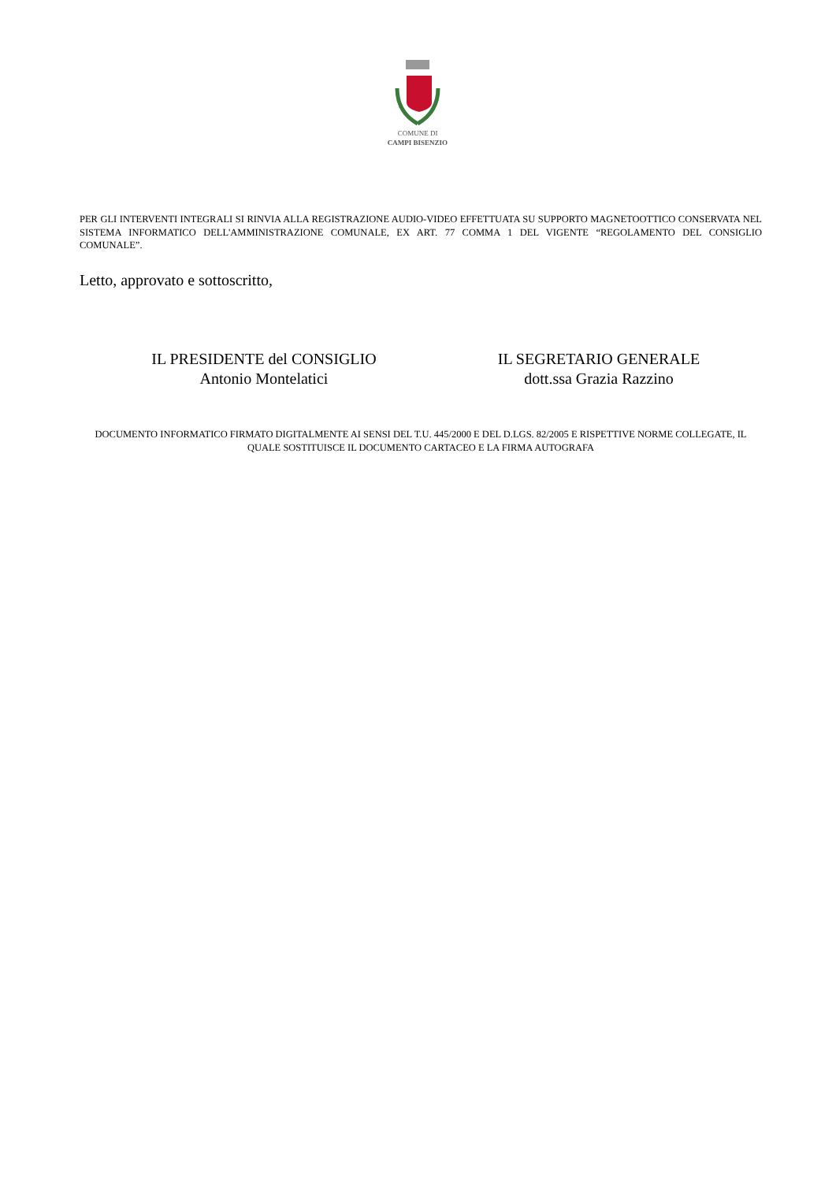COMUNE DI
CAMPI BISENZIO
PER GLI INTERVENTI INTEGRALI SI RINVIA ALLA REGISTRAZIONE AUDIO-VIDEO EFFETTUATA SU SUPPORTO MAGNETOOTTICO CONSERVATA NEL SISTEMA INFORMATICO DELL'AMMINISTRAZIONE COMUNALE, EX ART. 77 COMMA 1 DEL VIGENTE “REGOLAMENTO DEL CONSIGLIO COMUNALE”.
Letto, approvato e sottoscritto,
IL PRESIDENTE del CONSIGLIO
Antonio Montelatici
IL SEGRETARIO GENERALE
dott.ssa Grazia Razzino
DOCUMENTO INFORMATICO FIRMATO DIGITALMENTE AI SENSI DEL T.U. 445/2000 E DEL D.LGS. 82/2005 E RISPETTIVE NORME COLLEGATE, IL QUALE SOSTITUISCE IL DOCUMENTO CARTACEO E LA FIRMA AUTOGRAFA